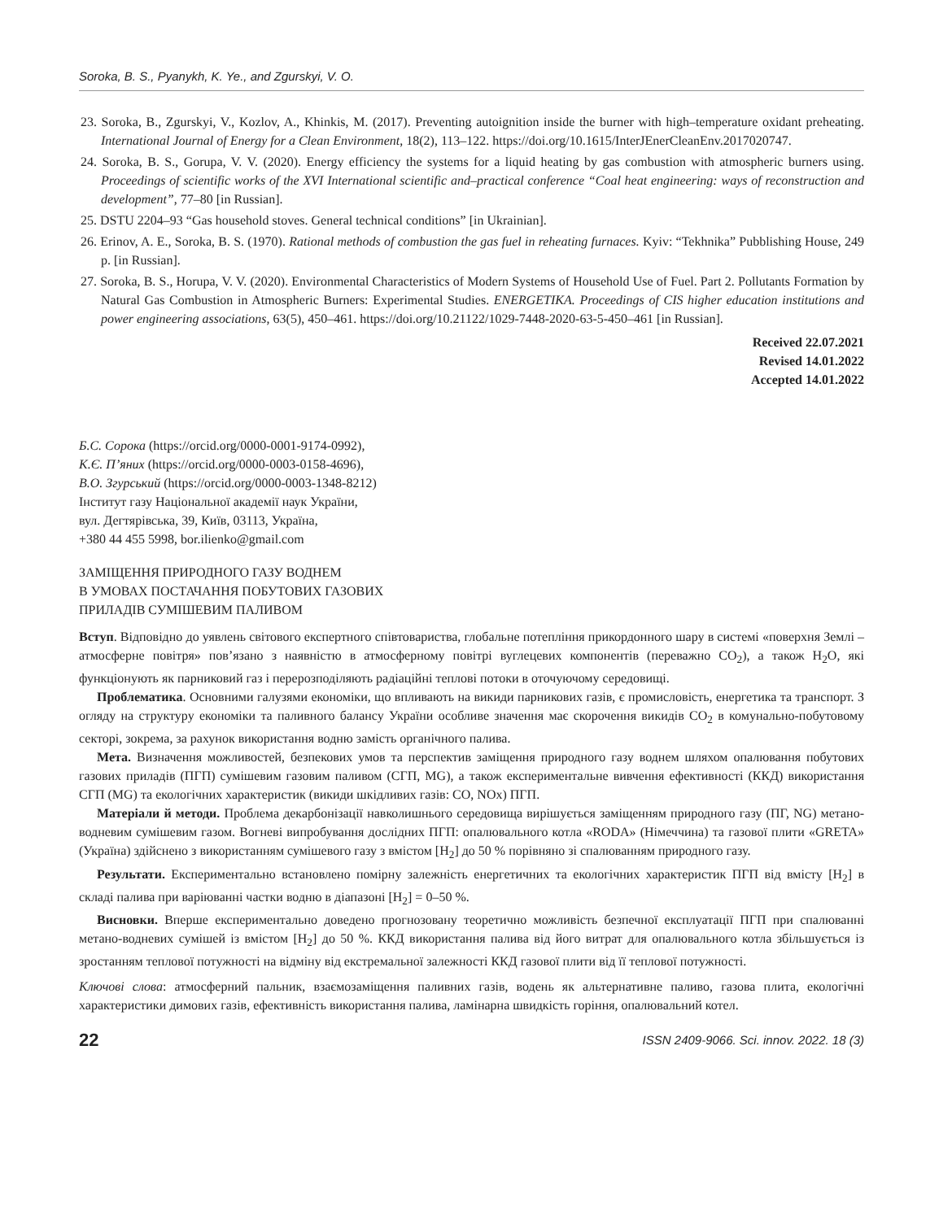Soroka, B. S., Pyanykh, K. Ye., and Zgurskyi, V. O.
23. Soroka, B., Zgurskyi, V., Kozlov, A., Khinkis, M. (2017). Preventing autoignition inside the burner with high–temperature oxidant preheating. International Journal of Energy for a Clean Environment, 18(2), 113–122. https://doi.org/10.1615/InterJEnerCleanEnv.2017020747.
24. Soroka, B. S., Gorupa, V. V. (2020). Energy efficiency the systems for a liquid heating by gas combustion with atmospheric burners using. Proceedings of scientific works of the XVI International scientific and–practical conference “Coal heat engineering: ways of reconstruction and development”, 77–80 [in Russian].
25. DSTU 2204–93 “Gas household stoves. General technical conditions” [in Ukrainian].
26. Erinov, A. E., Soroka, B. S. (1970). Rational methods of combustion the gas fuel in reheating furnaces. Kyiv: “Tekhnika” Pubblishing House, 249 p. [in Russian].
27. Soroka, B. S., Horupa, V. V. (2020). Environmental Characteristics of Modern Systems of Household Use of Fuel. Part 2. Pollutants Formation by Natural Gas Combustion in Atmospheric Burners: Experimental Studies. ENERGETIKA. Proceedings of CIS higher education institutions and power engineering associations, 63(5), 450–461. https://doi.org/10.21122/1029-7448-2020-63-5-450–461 [in Russian].
Received 22.07.2021
Revised 14.01.2022
Accepted 14.01.2022
Б.С. Сорока (https://orcid.org/0000-0001-9174-0992),
К.Є. П’яних (https://orcid.org/0000-0003-0158-4696),
В.О. Згурський (https://orcid.org/0000-0003-1348-8212)
Інститут газу Національної академії наук України,
вул. Дегтярівська, 39, Київ, 03113, Україна,
+380 44 455 5998, bor.ilienko@gmail.com
ЗАМІЩЕННЯ ПРИРОДНОГО ГАЗУ ВОДНЕМ
В УМОВАХ ПОСТАЧАННЯ ПОБУТОВИХ ГАЗОВИХ
ПРИЛАДІВ СУМІШЕВИМ ПАЛИВОМ
Вступ. Відповідно до уявлень світового експертного співтовариства, глобальне потепління прикордонного шару в системі «поверхня Землі – атмосферне повітря» пов’язано з наявністю в атмосферному повітрі вуглецевих компонентів (переважно CO<sub>2</sub>), а також H<sub>2</sub>O, які функціонують як парниковий газ і перерозподіляють радіаційні теплові потоки в оточуючому середовищі.
Проблематика. Основними галузями економіки, що впливають на викиди парникових газів, є промисловість, енергетика та транспорт. З огляду на структуру економіки та паливного балансу України особливе значення має скорочення викидів CO<sub>2</sub> в комунально-побутовому секторі, зокрема, за рахунок використання водню замість органічного палива.
Мета. Визначення можливостей, безпекових умов та перспектив заміщення природного газу воднем шляхом опалювання побутових газових приладів (ПГП) сумішевим газовим паливом (СГП, MG), а також експериментальне вивчення ефективності (ККД) використання СГП (MG) та екологічних характеристик (викиди шкідливих газів: CO, NOx) ПГП.
Матеріали й методи. Проблема декарбонізації навколишнього середовища вирішується заміщенням природного газу (ПГ, NG) метано-водневим сумішевим газом. Вогневі випробування дослідних ПГП: опалювального котла «RODA» (Німеччина) та газової плити «GRETA» (Україна) здійснено з використанням сумішевого газу з вмістом [H<sub>2</sub>] до 50 % порівняно зі спалюванням природного газу.
Результати. Експериментально встановлено помірну залежність енергетичних та екологічних характеристик ПГП від вмісту [H<sub>2</sub>] в складі палива при варіюванні частки водню в діапазоні [H<sub>2</sub>] = 0–50 %.
Висновки. Вперше експериментально доведено прогнозовану теоретично можливість безпечної експлуатації ПГП при спалюванні метано-водневих сумішей із вмістом [H<sub>2</sub>] до 50 %. ККД використання палива від його витрат для опалювального котла збільшується із зростанням теплової потужності на відміну від екстремальної залежності ККД газової плити від її теплової потужності.
Ключові слова: атмосферний пальник, взаємозаміщення паливних газів, водень як альтернативне паливо, газова плита, екологічні характеристики димових газів, ефективність використання палива, ламінарна швидкість горіння, опалювальний котел.
22 ISSN 2409-9066. Sci. innov. 2022. 18 (3)